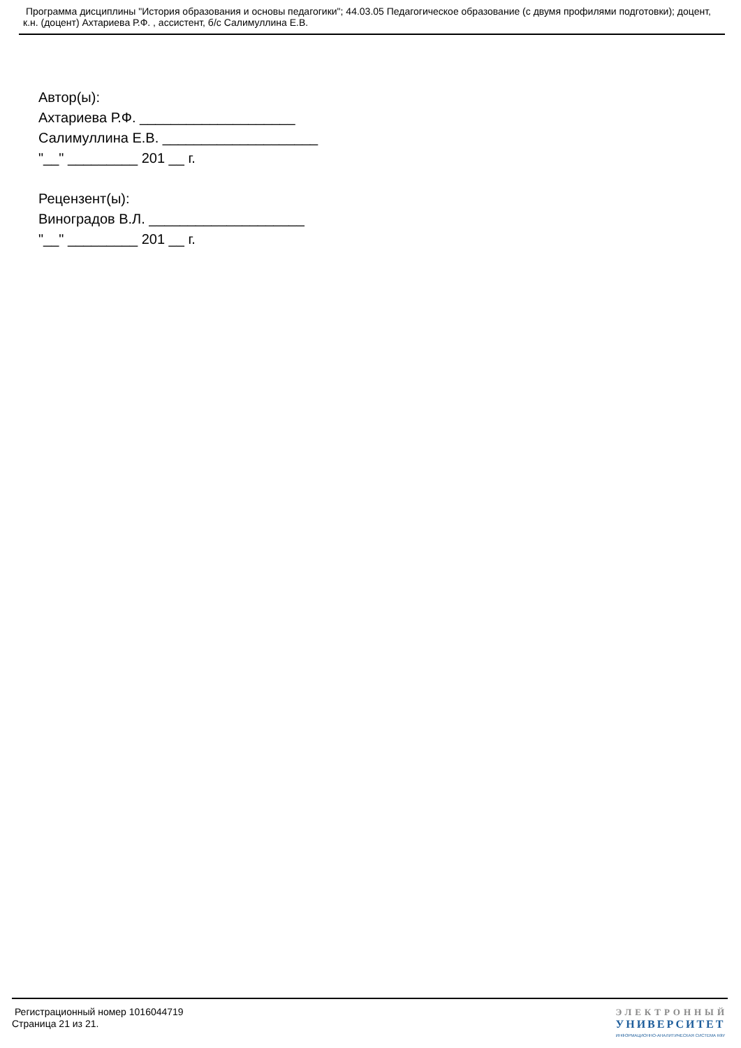Программа дисциплины "История образования и основы педагогики"; 44.03.05 Педагогическое образование (с двумя профилями подготовки); доцент, к.н. (доцент) Ахтариева Р.Ф. , ассистент, б/с Салимуллина Е.В.
Автор(ы):
Ахтариева Р.Ф. ____________________
Салимуллина Е.В. ____________________
"__" _________ 201 __ г.
Рецензент(ы):
Виноградов В.Л. ____________________
"__" _________ 201 __ г.
Регистрационный номер 1016044719
Страница 21 из 21.
ЭЛЕКТРОННЫЙ
УНИВЕРСИТЕТ
ИНФОРМАЦИОННО-АНАЛИТИЧЕСКАЯ СИСТЕМА КФУ